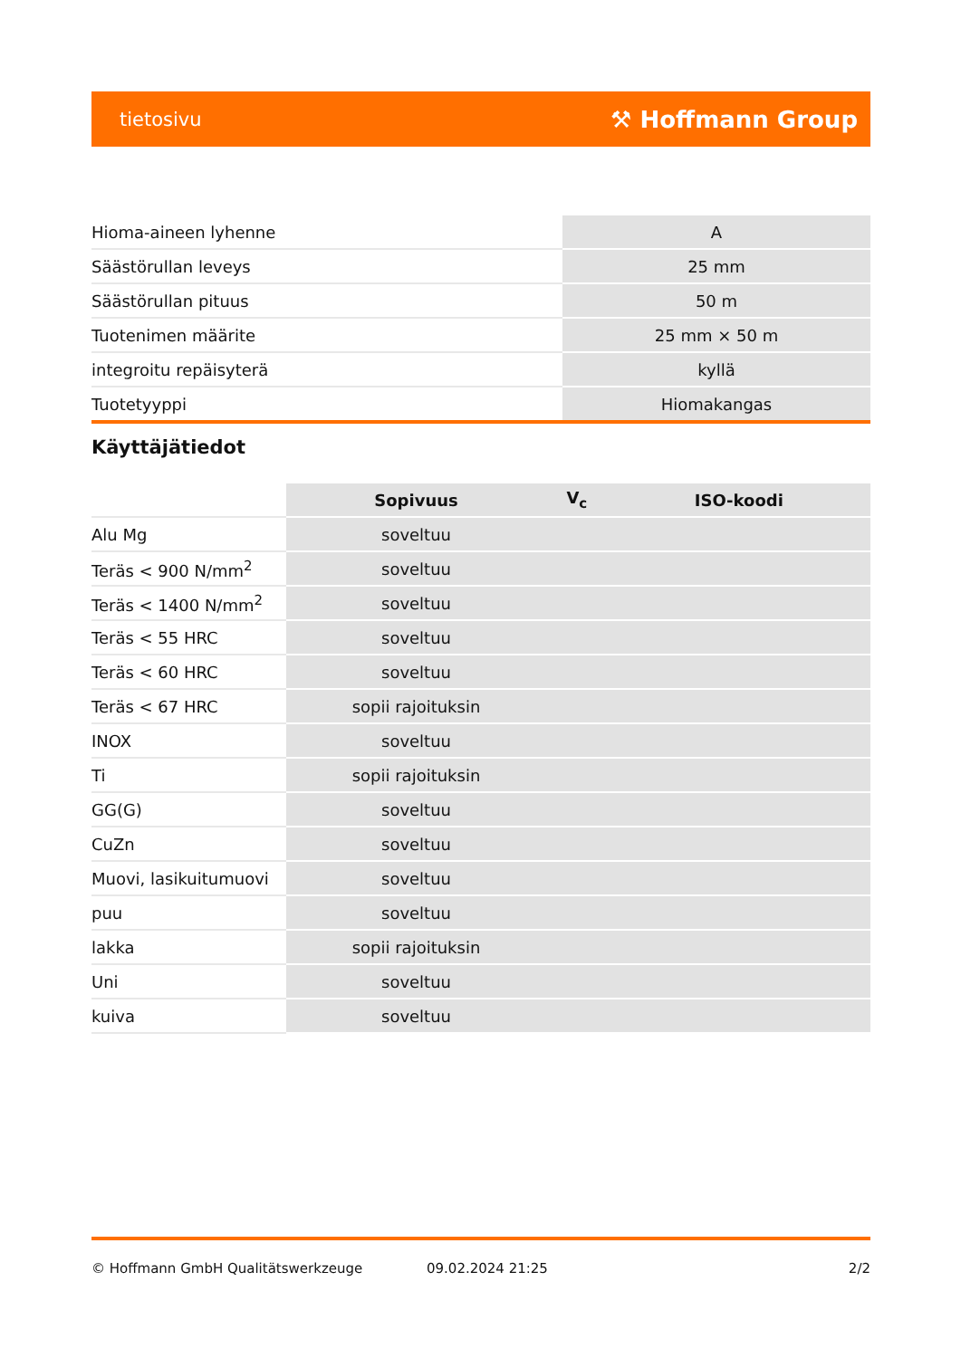tietosivu ⚒ Hoffmann Group
| Hioma-aineen lyhenne | A |
| Säästörullan leveys | 25 mm |
| Säästörullan pituus | 50 m |
| Tuotenimen määrite | 25 mm × 50 m |
| integroitu repäisyterä | kyllä |
| Tuotetyyppi | Hiomakangas |
Käyttäjätiedot
| | Sopivuus | V<sub>c</sub> | ISO-koodi |
| --- | --- | --- | --- |
| Alu Mg | soveltuu | | |
| Teräs < 900 N/mm<sup>2</sup> | soveltuu | | |
| Teräs < 1400 N/mm<sup>2</sup> | soveltuu | | |
| Teräs < 55 HRC | soveltuu | | |
| Teräs < 60 HRC | soveltuu | | |
| Teräs < 67 HRC | sopii rajoituksin | | |
| INOX | soveltuu | | |
| Ti | sopii rajoituksin | | |
| GG(G) | soveltuu | | |
| CuZn | soveltuu | | |
| Muovi, lasikuitumuovi | soveltuu | | |
| puu | soveltuu | | |
| lakka | sopii rajoituksin | | |
| Uni | soveltuu | | |
| kuiva | soveltuu | | |
© Hoffmann GmbH Qualitätswerkzeuge 09.02.2024 21:25 2/2